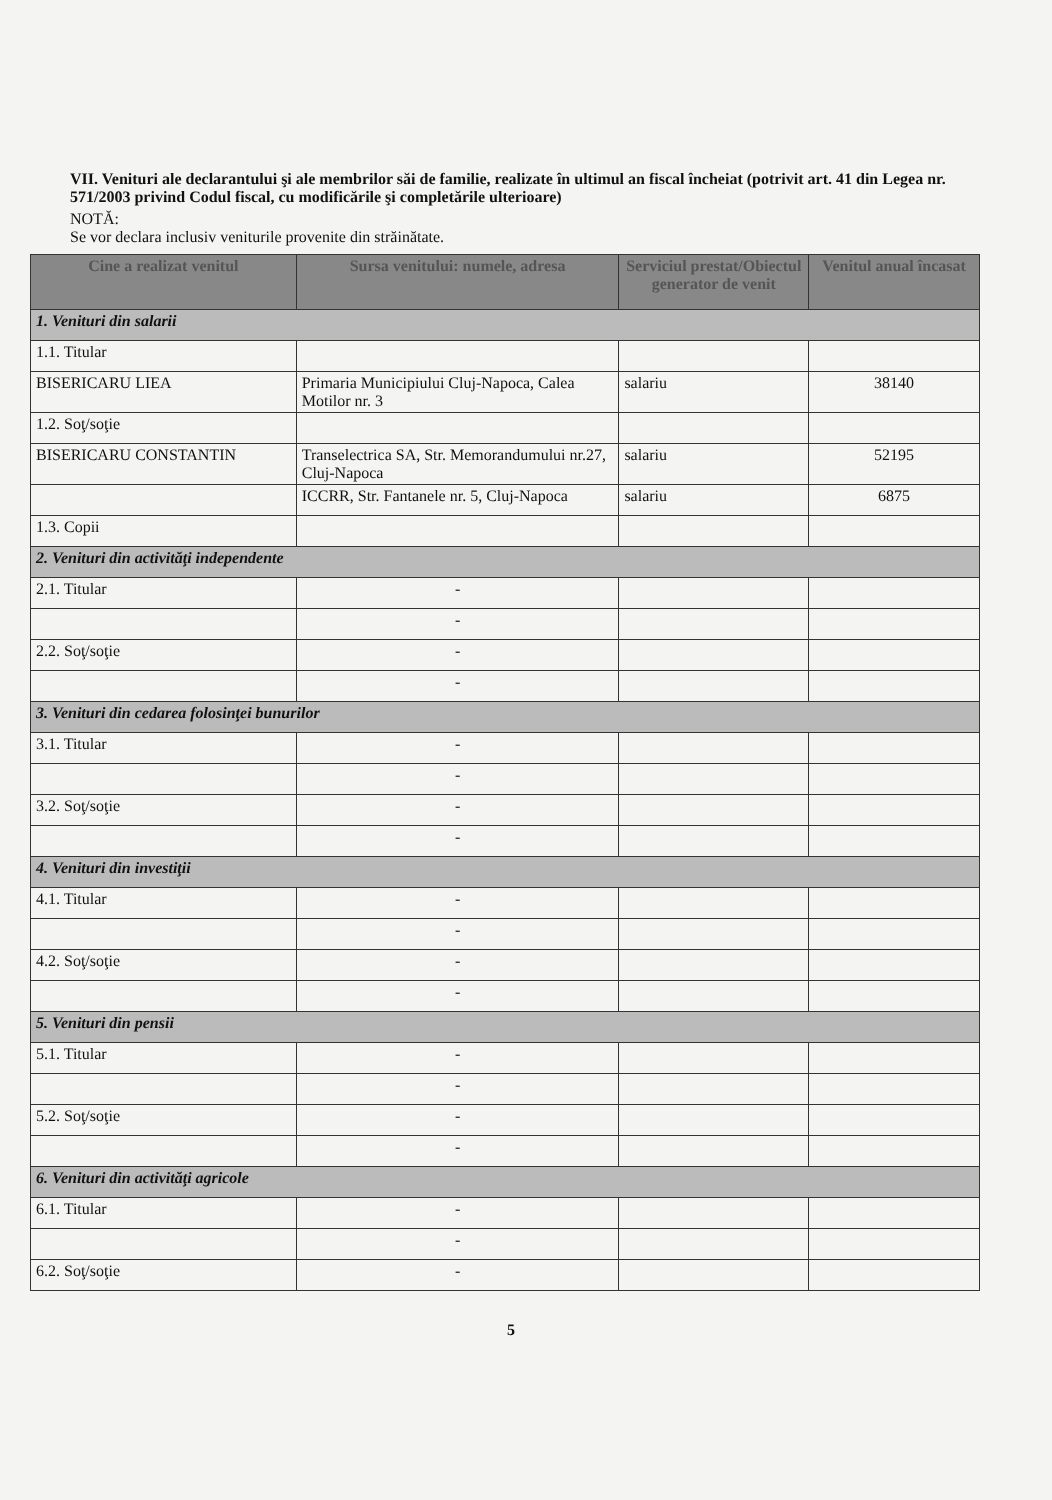VII. Venituri ale declarantului şi ale membrilor săi de familie, realizate în ultimul an fiscal încheiat (potrivit art. 41 din Legea nr. 571/2003 privind Codul fiscal, cu modificările şi completările ulterioare)
NOTĂ:
Se vor declara inclusiv veniturile provenite din străinătate.
| Cine a realizat venitul | Sursa venitului: numele, adresa | Serviciul prestat/Obiectul generator de venit | Venitul anual încasat |
| --- | --- | --- | --- |
| 1. Venituri din salarii | | | |
| 1.1. Titular | | | |
| BISERICARU LIEA | Primaria Municipiului Cluj-Napoca, Calea Motilor nr. 3 | salariu | 38140 |
| 1.2. Soţ/soţie | | | |
| BISERICARU CONSTANTIN | Transelectrica SA, Str. Memorandumului nr.27, Cluj-Napoca | salariu | 52195 |
| | ICCRR, Str. Fantanele nr. 5, Cluj-Napoca | salariu | 6875 |
| 1.3. Copii | | | |
| 2. Venituri din activităţi independente | | | |
| 2.1. Titular | - | | |
| | - | | |
| 2.2. Soţ/soţie | - | | |
| | - | | |
| 3. Venituri din cedarea folosinţei bunurilor | | | |
| 3.1. Titular | - | | |
| | - | | |
| 3.2. Soţ/soţie | - | | |
| | - | | |
| 4. Venituri din investiţii | | | |
| 4.1. Titular | - | | |
| | - | | |
| 4.2. Soţ/soţie | - | | |
| | - | | |
| 5. Venituri din pensii | | | |
| 5.1. Titular | - | | |
| | - | | |
| 5.2. Soţ/soţie | - | | |
| | - | | |
| 6. Venituri din activităţi agricole | | | |
| 6.1. Titular | - | | |
| | - | | |
| 6.2. Soţ/soţie | - | | |
5